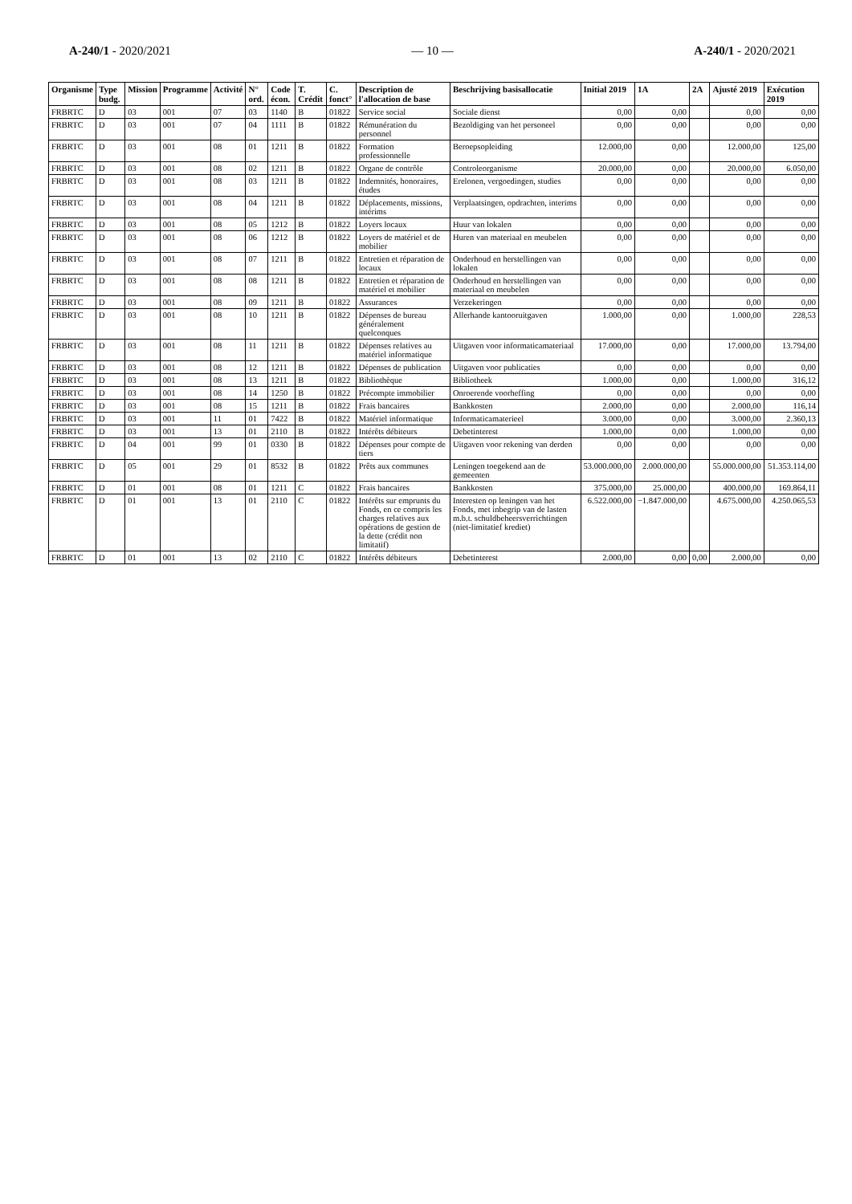A-240/1 - 2020/2021 — 10 — A-240/1 - 2020/2021
| Organisme | Type budg. | Mission | Programme | Activité | N° ord. | Code écon. | T. Crédit | C. fonct° | Description de l'allocation de base | Beschrijving basisallocatie | Initial 2019 | 1A | 2A | Ajusté 2019 | Exécution 2019 |
| --- | --- | --- | --- | --- | --- | --- | --- | --- | --- | --- | --- | --- | --- | --- | --- |
| FRBRTC | D | 03 | 001 | 07 | 03 | 1140 | B | 01822 | Service social | Sociale dienst | 0,00 | 0,00 | | 0,00 | 0,00 |
| FRBRTC | D | 03 | 001 | 07 | 04 | 1111 | B | 01822 | Rémunération du personnel | Bezoldiging van het personeel | 0,00 | 0,00 | | 0,00 | 0,00 |
| FRBRTC | D | 03 | 001 | 08 | 01 | 1211 | B | 01822 | Formation professionnelle | Beroepsopleiding | 12.000,00 | 0,00 | | 12.000,00 | 125,00 |
| FRBRTC | D | 03 | 001 | 08 | 02 | 1211 | B | 01822 | Organe de contrôle | Controleorganisme | 20.000,00 | 0,00 | | 20.000,00 | 6.050,00 |
| FRBRTC | D | 03 | 001 | 08 | 03 | 1211 | B | 01822 | Indemnités, honoraires, études | Erelonen, vergoedingen, studies | 0,00 | 0,00 | | 0,00 | 0,00 |
| FRBRTC | D | 03 | 001 | 08 | 04 | 1211 | B | 01822 | Déplacements, missions, intérims | Verplaatsingen, opdrachten, interims | 0,00 | 0,00 | | 0,00 | 0,00 |
| FRBRTC | D | 03 | 001 | 08 | 05 | 1212 | B | 01822 | Loyers locaux | Huur van lokalen | 0,00 | 0,00 | | 0,00 | 0,00 |
| FRBRTC | D | 03 | 001 | 08 | 06 | 1212 | B | 01822 | Loyers de matériel et de mobilier | Huren van materiaal en meubelen | 0,00 | 0,00 | | 0,00 | 0,00 |
| FRBRTC | D | 03 | 001 | 08 | 07 | 1211 | B | 01822 | Entretien et réparation de locaux | Onderhoud en herstellingen van lokalen | 0,00 | 0,00 | | 0,00 | 0,00 |
| FRBRTC | D | 03 | 001 | 08 | 08 | 1211 | B | 01822 | Entretien et réparation de matériel et mobilier | Onderhoud en herstellingen van materiaal en meubelen | 0,00 | 0,00 | | 0,00 | 0,00 |
| FRBRTC | D | 03 | 001 | 08 | 09 | 1211 | B | 01822 | Assurances | Verzekeringen | 0,00 | 0,00 | | 0,00 | 0,00 |
| FRBRTC | D | 03 | 001 | 08 | 10 | 1211 | B | 01822 | Dépenses de bureau généralement quelconques | Allerhande kantooruitgaven | 1.000,00 | 0,00 | | 1.000,00 | 228,53 |
| FRBRTC | D | 03 | 001 | 08 | 11 | 1211 | B | 01822 | Dépenses relatives au matériel informatique | Uitgaven voor informaticamateriaal | 17.000,00 | 0,00 | | 17.000,00 | 13.794,00 |
| FRBRTC | D | 03 | 001 | 08 | 12 | 1211 | B | 01822 | Dépenses de publication | Uitgaven voor publicaties | 0,00 | 0,00 | | 0,00 | 0,00 |
| FRBRTC | D | 03 | 001 | 08 | 13 | 1211 | B | 01822 | Bibliothèque | Bibliotheek | 1.000,00 | 0,00 | | 1.000,00 | 316,12 |
| FRBRTC | D | 03 | 001 | 08 | 14 | 1250 | B | 01822 | Précompte immobilier | Onroerende voorheffing | 0,00 | 0,00 | | 0,00 | 0,00 |
| FRBRTC | D | 03 | 001 | 08 | 15 | 1211 | B | 01822 | Frais bancaires | Bankkosten | 2.000,00 | 0,00 | | 2.000,00 | 116,14 |
| FRBRTC | D | 03 | 001 | 11 | 01 | 7422 | B | 01822 | Matériel informatique | Informaticamaterieel | 3.000,00 | 0,00 | | 3.000,00 | 2.360,13 |
| FRBRTC | D | 03 | 001 | 13 | 01 | 2110 | B | 01822 | Intérêts débiteurs | Debetinterest | 1.000,00 | 0,00 | | 1.000,00 | 0,00 |
| FRBRTC | D | 04 | 001 | 99 | 01 | 0330 | B | 01822 | Dépenses pour compte de tiers | Uitgaven voor rekening van derden | 0,00 | 0,00 | | 0,00 | 0,00 |
| FRBRTC | D | 05 | 001 | 29 | 01 | 8532 | B | 01822 | Prêts aux communes | Leningen toegekend aan de gemeenten | 53.000.000,00 | 2.000.000,00 | | 55.000.000,00 | 51.353.114,00 |
| FRBRTC | D | 01 | 001 | 08 | 01 | 1211 | C | 01822 | Frais bancaires | Bankkosten | 375.000,00 | 25.000,00 | | 400.000,00 | 169.864,11 |
| FRBRTC | D | 01 | 001 | 13 | 01 | 2110 | C | 01822 | Intérêts sur emprunts du Fonds, en ce compris les charges relatives aux opérations de gestion de la dette (crédit non limitatif) | Interesten op leningen van het Fonds, met inbegrip van de lasten m.b.t. schuldbeheersverrichtingen (niet-limitatief krediet) | 6.522.000,00 | −1.847.000,00 | | 4.675.000,00 | 4.250.065,53 |
| FRBRTC | D | 01 | 001 | 13 | 02 | 2110 | C | 01822 | Intérêts débiteurs | Debetinterest | 2.000,00 | 0,00 | 0,00 | 2.000,00 | 0,00 |